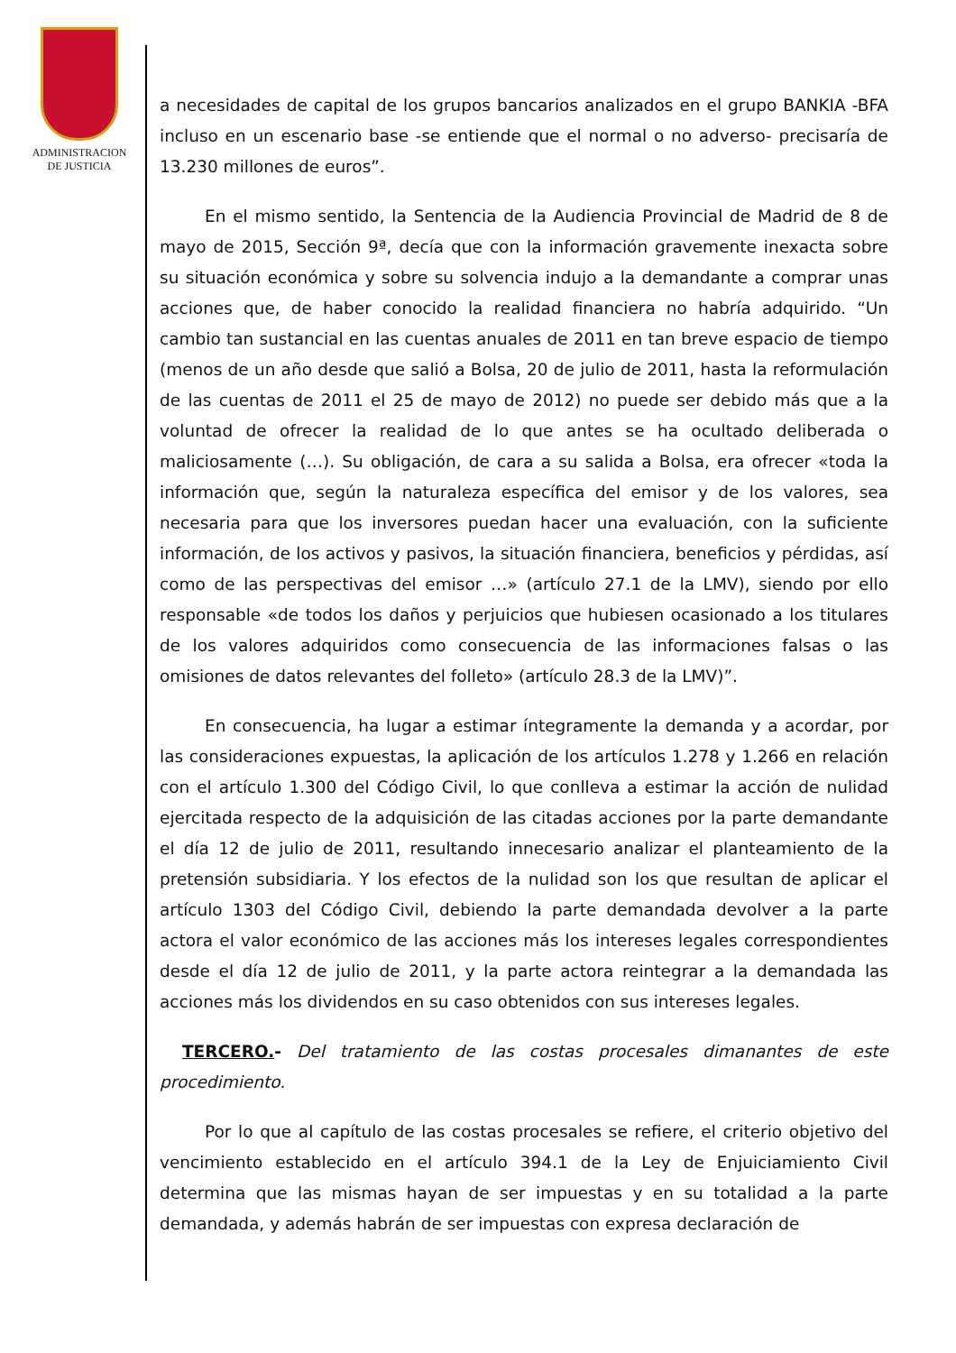ADMINISTRACION
DE JUSTICIA
a necesidades de capital de los grupos bancarios analizados en el grupo BANKIA -BFA incluso en un escenario base -se entiende que el normal o no adverso- precisaría de 13.230 millones de euros”.
En el mismo sentido, la Sentencia de la Audiencia Provincial de Madrid de 8 de mayo de 2015, Sección 9ª, decía que con la información gravemente inexacta sobre su situación económica y sobre su solvencia indujo a la demandante a comprar unas acciones que, de haber conocido la realidad financiera no habría adquirido. “Un cambio tan sustancial en las cuentas anuales de 2011 en tan breve espacio de tiempo (menos de un año desde que salió a Bolsa, 20 de julio de 2011, hasta la reformulación de las cuentas de 2011 el 25 de mayo de 2012) no puede ser debido más que a la voluntad de ofrecer la realidad de lo que antes se ha ocultado deliberada o maliciosamente (…). Su obligación, de cara a su salida a Bolsa, era ofrecer «toda la información que, según la naturaleza específica del emisor y de los valores, sea necesaria para que los inversores puedan hacer una evaluación, con la suficiente información, de los activos y pasivos, la situación financiera, beneficios y pérdidas, así como de las perspectivas del emisor …» (artículo 27.1 de la LMV), siendo por ello responsable «de todos los daños y perjuicios que hubiesen ocasionado a los titulares de los valores adquiridos como consecuencia de las informaciones falsas o las omisiones de datos relevantes del folleto» (artículo 28.3 de la LMV)”.
En consecuencia, ha lugar a estimar íntegramente la demanda y a acordar, por las consideraciones expuestas, la aplicación de los artículos 1.278 y 1.266 en relación con el artículo 1.300 del Código Civil, lo que conlleva a estimar la acción de nulidad ejercitada respecto de la adquisición de las citadas acciones por la parte demandante el día 12 de julio de 2011, resultando innecesario analizar el planteamiento de la pretensión subsidiaria. Y los efectos de la nulidad son los que resultan de aplicar el artículo 1303 del Código Civil, debiendo la parte demandada devolver a la parte actora el valor económico de las acciones más los intereses legales correspondientes desde el día 12 de julio de 2011, y la parte actora reintegrar a la demandada las acciones más los dividendos en su caso obtenidos con sus intereses legales.
TERCERO.- Del tratamiento de las costas procesales dimanantes de este procedimiento.
Por lo que al capítulo de las costas procesales se refiere, el criterio objetivo del vencimiento establecido en el artículo 394.1 de la Ley de Enjuiciamiento Civil determina que las mismas hayan de ser impuestas y en su totalidad a la parte demandada, y además habrán de ser impuestas con expresa declaración de